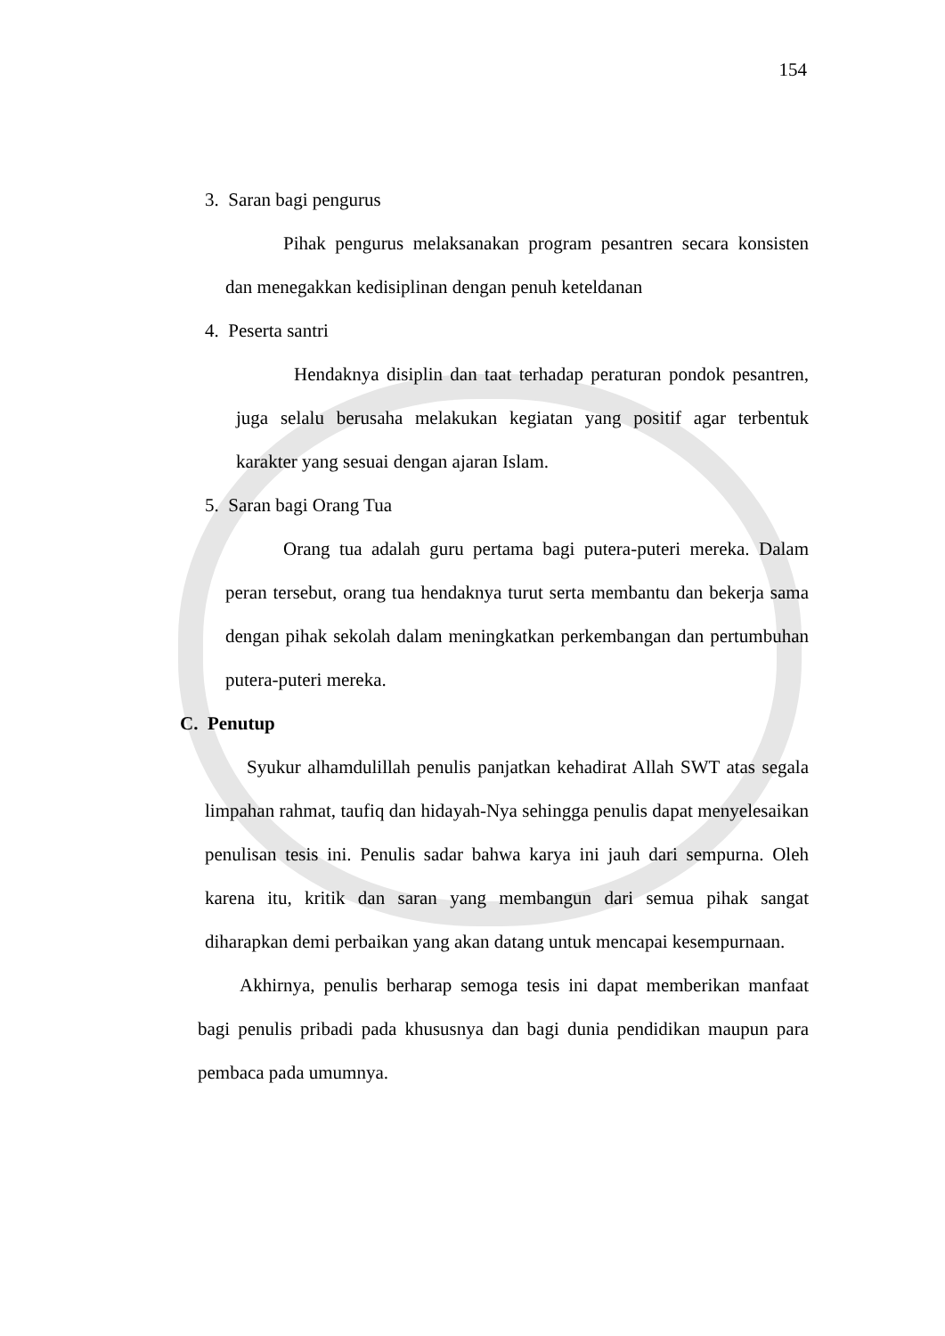154
3. Saran bagi pengurus
Pihak pengurus melaksanakan program pesantren secara konsisten dan menegakkan kedisiplinan dengan penuh keteldanan
4. Peserta santri
Hendaknya disiplin dan taat terhadap peraturan pondok pesantren, juga selalu berusaha melakukan kegiatan yang positif agar terbentuk karakter yang sesuai dengan ajaran Islam.
5. Saran bagi Orang Tua
Orang tua adalah guru pertama bagi putera-puteri mereka. Dalam peran tersebut, orang tua hendaknya turut serta membantu dan bekerja sama dengan pihak sekolah dalam meningkatkan perkembangan dan pertumbuhan putera-puteri mereka.
C. Penutup
Syukur alhamdulillah penulis panjatkan kehadirat Allah SWT atas segala limpahan rahmat, taufiq dan hidayah-Nya sehingga penulis dapat menyelesaikan penulisan tesis ini. Penulis sadar bahwa karya ini jauh dari sempurna. Oleh karena itu, kritik dan saran yang membangun dari semua pihak sangat diharapkan demi perbaikan yang akan datang untuk mencapai kesempurnaan.
Akhirnya, penulis berharap semoga tesis ini dapat memberikan manfaat bagi penulis pribadi pada khususnya dan bagi dunia pendidikan maupun para pembaca pada umumnya.